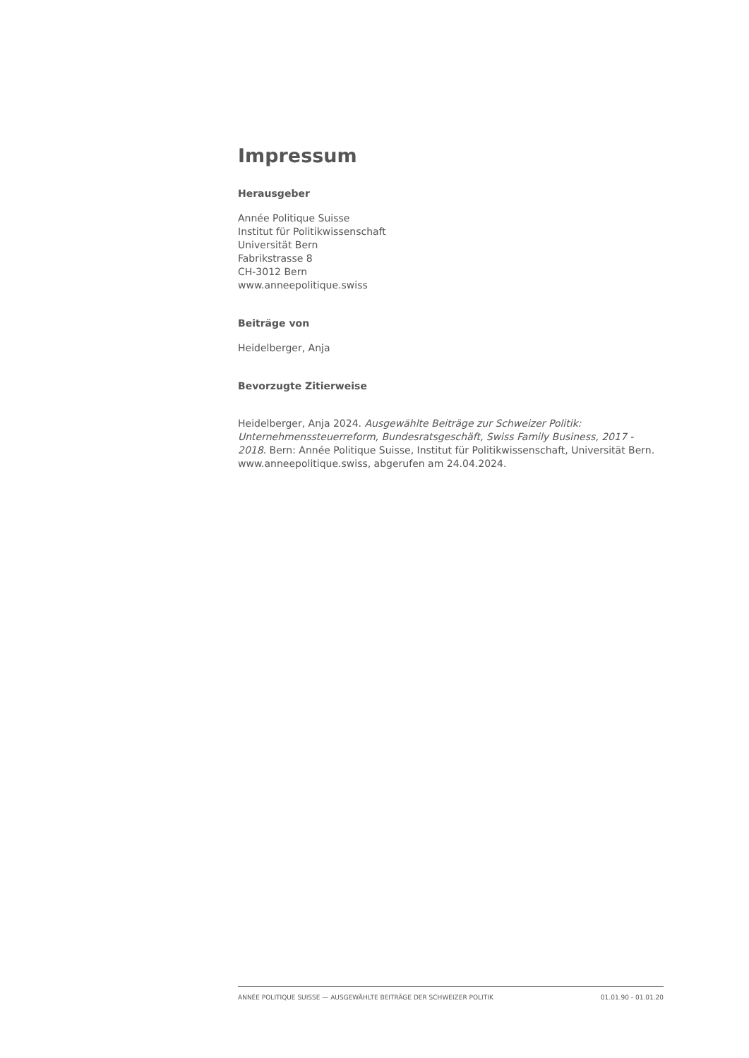Impressum
Herausgeber
Année Politique Suisse
Institut für Politikwissenschaft
Universität Bern
Fabrikstrasse 8
CH-3012 Bern
www.anneepolitique.swiss
Beiträge von
Heidelberger, Anja
Bevorzugte Zitierweise
Heidelberger, Anja 2024. Ausgewählte Beiträge zur Schweizer Politik: Unternehmenssteuerreform, Bundesratsgeschäft, Swiss Family Business, 2017 - 2018. Bern: Année Politique Suisse, Institut für Politikwissenschaft, Universität Bern. www.anneepolitique.swiss, abgerufen am 24.04.2024.
ANNÉE POLITIQUE SUISSE — AUSGEWÄHLTE BEITRÄGE DER SCHWEIZER POLITIK 01.01.90 - 01.01.20